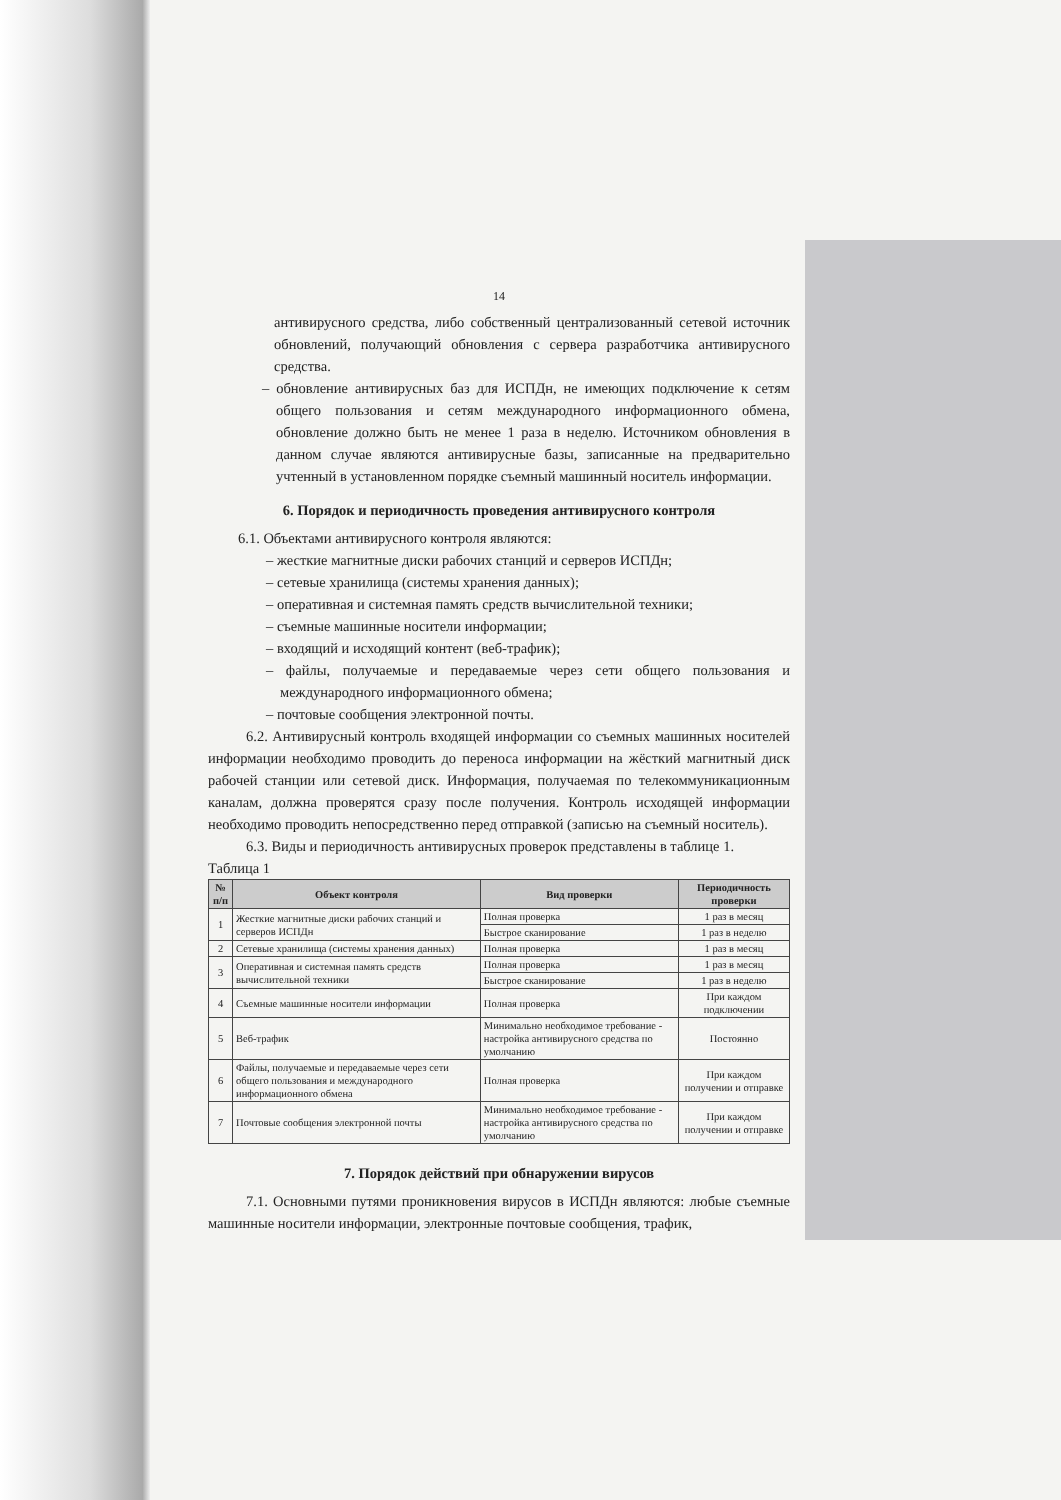14
антивирусного средства, либо собственный централизованный сетевой источник обновлений, получающий обновления с сервера разработчика антивирусного средства.
– обновление антивирусных баз для ИСПДн, не имеющих подключение к сетям общего пользования и сетям международного информационного обмена, обновление должно быть не менее 1 раза в неделю. Источником обновления в данном случае являются антивирусные базы, записанные на предварительно учтенный в установленном порядке съемный машинный носитель информации.
6. Порядок и периодичность проведения антивирусного контроля
6.1. Объектами антивирусного контроля являются:
– жесткие магнитные диски рабочих станций и серверов ИСПДн;
– сетевые хранилища (системы хранения данных);
– оперативная и системная память средств вычислительной техники;
– съемные машинные носители информации;
– входящий и исходящий контент (веб-трафик);
– файлы, получаемые и передаваемые через сети общего пользования и международного информационного обмена;
– почтовые сообщения электронной почты.
6.2. Антивирусный контроль входящей информации со съемных машинных носителей информации необходимо проводить до переноса информации на жёсткий магнитный диск рабочей станции или сетевой диск. Информация, получаемая по телекоммуникационным каналам, должна проверятся сразу после получения. Контроль исходящей информации необходимо проводить непосредственно перед отправкой (записью на съемный носитель).
6.3. Виды и периодичность антивирусных проверок представлены в таблице 1.
Таблица 1
| № п/п | Объект контроля | Вид проверки | Периодичность проверки |
| --- | --- | --- | --- |
| 1 | Жесткие магнитные диски рабочих станций и серверов ИСПДн | Полная проверка | 1 раз в месяц |
| | | Быстрое сканирование | 1 раз в неделю |
| 2 | Сетевые хранилища (системы хранения данных) | Полная проверка | 1 раз в месяц |
| 3 | Оперативная и системная память средств вычислительной техники | Полная проверка | 1 раз в месяц |
| | | Быстрое сканирование | 1 раз в неделю |
| 4 | Съемные машинные носители информации | Полная проверка | При каждом подключении |
| 5 | Веб-трафик | Минимально необходимое требование - настройка антивирусного средства по умолчанию | Постоянно |
| 6 | Файлы, получаемые и передаваемые через сети общего пользования и международного информационного обмена | Полная проверка | При каждом получении и отправке |
| 7 | Почтовые сообщения электронной почты | Минимально необходимое требование - настройка антивирусного средства по умолчанию | При каждом получении и отправке |
7. Порядок действий при обнаружении вирусов
7.1. Основными путями проникновения вирусов в ИСПДн являются: любые съемные машинные носители информации, электронные почтовые сообщения, трафик,